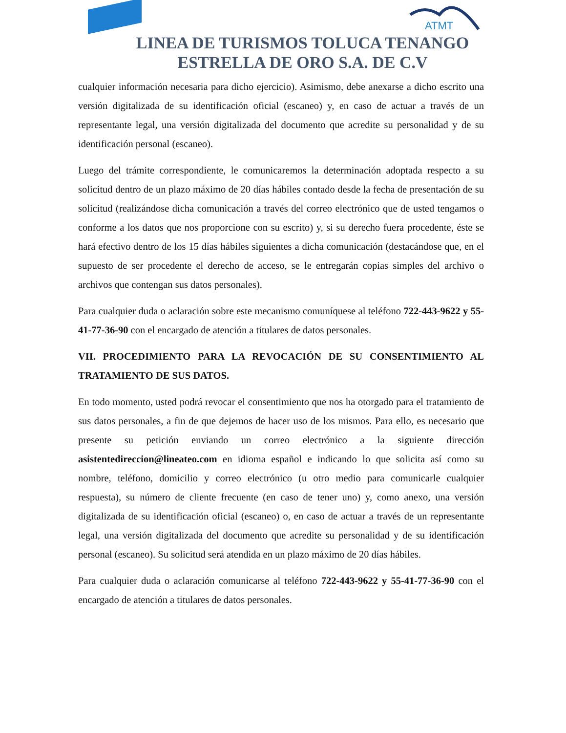ATMT
LINEA DE TURISMOS TOLUCA TENANGO
ESTRELLA DE ORO S.A. DE C.V
cualquier información necesaria para dicho ejercicio). Asimismo, debe anexarse a dicho escrito una versión digitalizada de su identificación oficial (escaneo) y, en caso de actuar a través de un representante legal, una versión digitalizada del documento que acredite su personalidad y de su identificación personal (escaneo).
Luego del trámite correspondiente, le comunicaremos la determinación adoptada respecto a su solicitud dentro de un plazo máximo de 20 días hábiles contado desde la fecha de presentación de su solicitud (realizándose dicha comunicación a través del correo electrónico que de usted tengamos o conforme a los datos que nos proporcione con su escrito) y, si su derecho fuera procedente, éste se hará efectivo dentro de los 15 días hábiles siguientes a dicha comunicación (destacándose que, en el supuesto de ser procedente el derecho de acceso, se le entregarán copias simples del archivo o archivos que contengan sus datos personales).
Para cualquier duda o aclaración sobre este mecanismo comuníquese al teléfono 722-443-9622 y 55-41-77-36-90 con el encargado de atención a titulares de datos personales.
VII. PROCEDIMIENTO PARA LA REVOCACIÓN DE SU CONSENTIMIENTO AL TRATAMIENTO DE SUS DATOS.
En todo momento, usted podrá revocar el consentimiento que nos ha otorgado para el tratamiento de sus datos personales, a fin de que dejemos de hacer uso de los mismos. Para ello, es necesario que presente su petición enviando un correo electrónico a la siguiente dirección asistentedireccion@lineateo.com en idioma español e indicando lo que solicita así como su nombre, teléfono, domicilio y correo electrónico (u otro medio para comunicarle cualquier respuesta), su número de cliente frecuente (en caso de tener uno) y, como anexo, una versión digitalizada de su identificación oficial (escaneo) o, en caso de actuar a través de un representante legal, una versión digitalizada del documento que acredite su personalidad y de su identificación personal (escaneo). Su solicitud será atendida en un plazo máximo de 20 días hábiles.
Para cualquier duda o aclaración comunicarse al teléfono 722-443-9622 y 55-41-77-36-90 con el encargado de atención a titulares de datos personales.